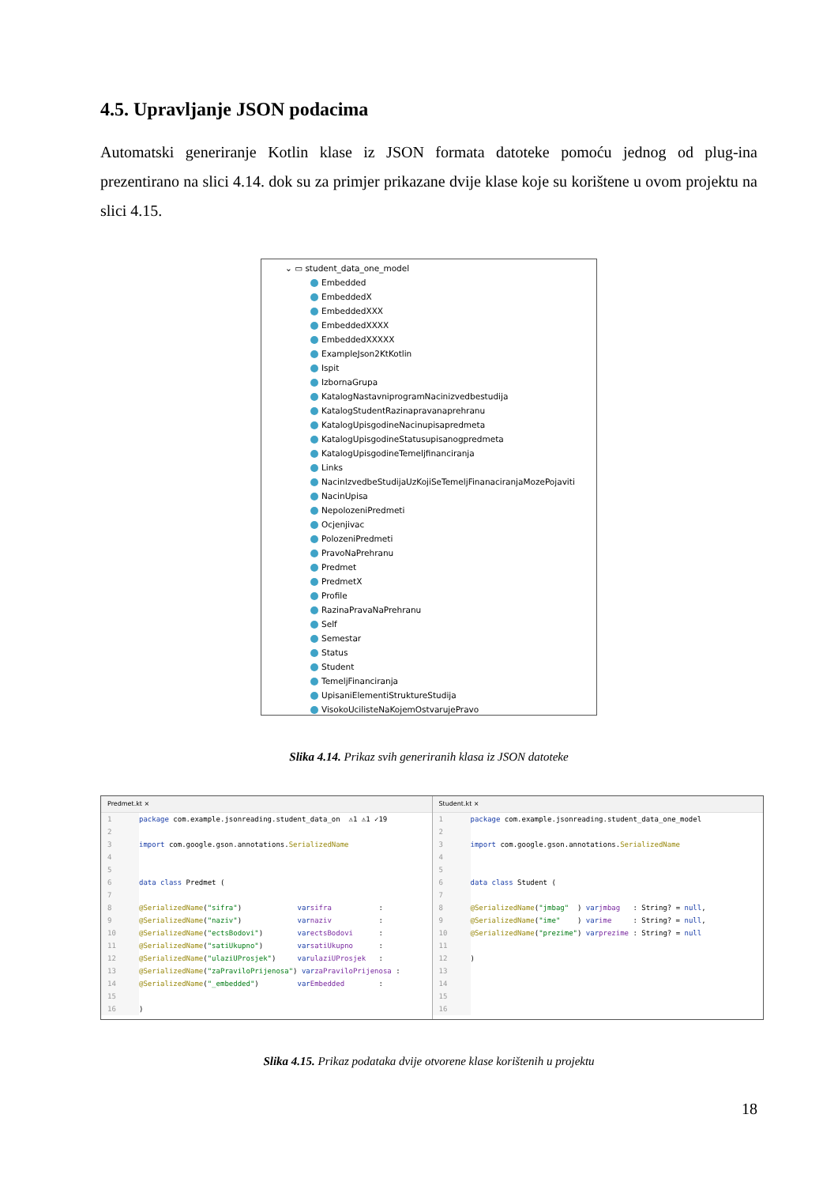4.5. Upravljanje JSON podacima
Automatski generiranje Kotlin klase iz JSON formata datoteke pomoću jednog od plug-ina prezentirano na slici 4.14. dok su za primjer prikazane dvije klase koje su korištene u ovom projektu na slici 4.15.
⌄ ▭ student_data_one_model
Embedded
EmbeddedX
EmbeddedXXX
EmbeddedXXXX
EmbeddedXXXXX
ExampleJson2KtKotlin
Ispit
IzbornaGrupa
KatalogNastavniprogramNacinizvedbestudija
KatalogStudentRazinapravanaprehranu
KatalogUpisgodineNacinupisapredmeta
KatalogUpisgodineStatusupisanogpredmeta
KatalogUpisgodineTemeljfinanciranja
Links
NacinIzvedbeStudijaUzKojiSeTemeljFinanaciranjaMozePojaviti
NacinUpisa
NepolozeniPredmeti
Ocjenjivac
PolozeniPredmeti
PravoNaPrehranu
Predmet
PredmetX
Profile
RazinaPravaNaPrehranu
Self
Semestar
Status
Student
TemeljFinanciranja
UpisaniElementiStruktureStudija
VisokoUcilisteNaKojemOstvarujePravo
Slika 4.14. Prikaz svih generiranih klasa iz JSON datoteke
Predmet.kt ×
1 package com.example.jsonreading.student_data_on ⚠1 ⚠1 ✓19
2
3 import com.google.gson.annotations. SerializedName
4
5
6 data class Predmet (
7
8 @SerializedName ("sifra") var sifra :
9 @SerializedName ("naziv") var naziv :
10 @SerializedName ("ectsBodovi") var ectsBodovi :
11 @SerializedName ("satiUkupno") var satiUkupno :
12 @SerializedName ("ulaziUProsjek") var ulaziUProsjek :
13 @SerializedName ("zaPraviloPrijenosa") var zaPraviloPrijenosa :
14 @SerializedName ("_embedded") var Embedded :
15
16)
Student.kt ×
1 package com.example.jsonreading.student_data_one_model
2
3 import com.google.gson.annotations. SerializedName
4
5
6 data class Student (
7
8 @SerializedName ("jmbag" ) var jmbag : String? = null,
9 @SerializedName ("ime" ) var ime : String? = null,
10 @SerializedName ("prezime") var prezime : String? = null
11
12)
13
14
15
16
Slika 4.15. Prikaz podataka dvije otvorene klase korištenih u projektu
18